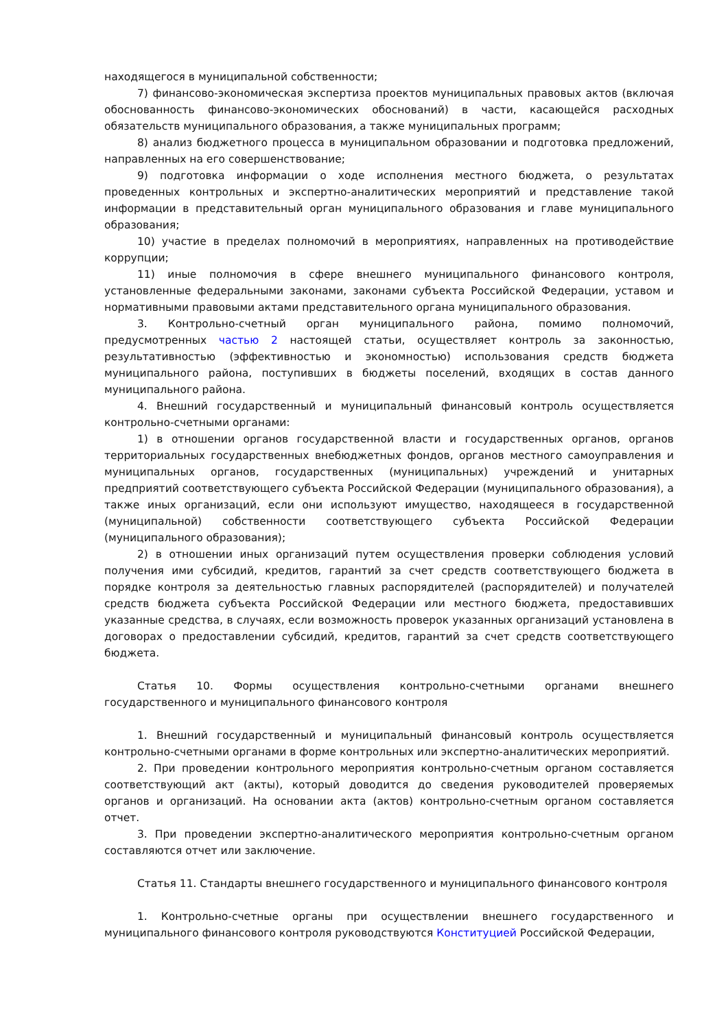находящегося в муниципальной собственности;
7) финансово-экономическая экспертиза проектов муниципальных правовых актов (включая обоснованность финансово-экономических обоснований) в части, касающейся расходных обязательств муниципального образования, а также муниципальных программ;
8) анализ бюджетного процесса в муниципальном образовании и подготовка предложений, направленных на его совершенствование;
9) подготовка информации о ходе исполнения местного бюджета, о результатах проведенных контрольных и экспертно-аналитических мероприятий и представление такой информации в представительный орган муниципального образования и главе муниципального образования;
10) участие в пределах полномочий в мероприятиях, направленных на противодействие коррупции;
11) иные полномочия в сфере внешнего муниципального финансового контроля, установленные федеральными законами, законами субъекта Российской Федерации, уставом и нормативными правовыми актами представительного органа муниципального образования.
3. Контрольно-счетный орган муниципального района, помимо полномочий, предусмотренных частью 2 настоящей статьи, осуществляет контроль за законностью, результативностью (эффективностью и экономностью) использования средств бюджета муниципального района, поступивших в бюджеты поселений, входящих в состав данного муниципального района.
4. Внешний государственный и муниципальный финансовый контроль осуществляется контрольно-счетными органами:
1) в отношении органов государственной власти и государственных органов, органов территориальных государственных внебюджетных фондов, органов местного самоуправления и муниципальных органов, государственных (муниципальных) учреждений и унитарных предприятий соответствующего субъекта Российской Федерации (муниципального образования), а также иных организаций, если они используют имущество, находящееся в государственной (муниципальной) собственности соответствующего субъекта Российской Федерации (муниципального образования);
2) в отношении иных организаций путем осуществления проверки соблюдения условий получения ими субсидий, кредитов, гарантий за счет средств соответствующего бюджета в порядке контроля за деятельностью главных распорядителей (распорядителей) и получателей средств бюджета субъекта Российской Федерации или местного бюджета, предоставивших указанные средства, в случаях, если возможность проверок указанных организаций установлена в договорах о предоставлении субсидий, кредитов, гарантий за счет средств соответствующего бюджета.
Статья 10. Формы осуществления контрольно-счетными органами внешнего государственного и муниципального финансового контроля
1. Внешний государственный и муниципальный финансовый контроль осуществляется контрольно-счетными органами в форме контрольных или экспертно-аналитических мероприятий.
2. При проведении контрольного мероприятия контрольно-счетным органом составляется соответствующий акт (акты), который доводится до сведения руководителей проверяемых органов и организаций. На основании акта (актов) контрольно-счетным органом составляется отчет.
3. При проведении экспертно-аналитического мероприятия контрольно-счетным органом составляются отчет или заключение.
Статья 11. Стандарты внешнего государственного и муниципального финансового контроля
1. Контрольно-счетные органы при осуществлении внешнего государственного и муниципального финансового контроля руководствуются Конституцией Российской Федерации,